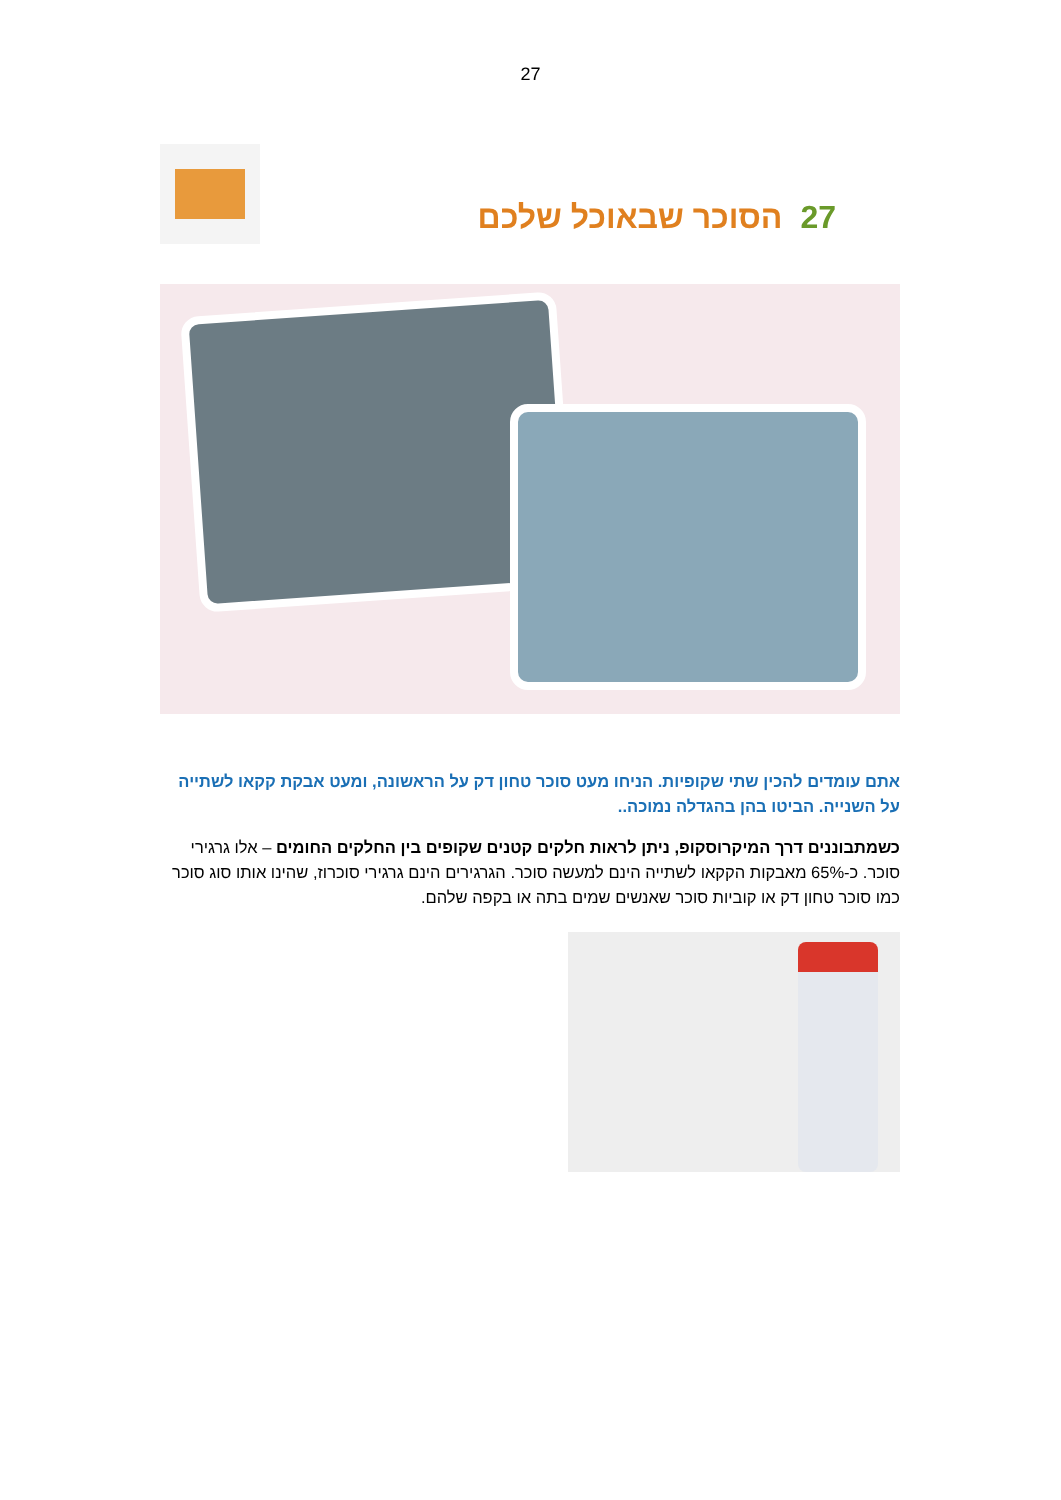27
27הסוכר שבאוכל שלכם
אתם עומדים להכין שתי שקופיות. הניחו מעט סוכר טחון דק על הראשונה, ומעט אבקת קקאו לשתייה על השנייה. הביטו בהן בהגדלה נמוכה..
כשמתבוננים דרך המיקרוסקופ, ניתן לראות חלקים קטנים שקופים בין החלקים החומים – אלו גרגירי סוכר. כ-65% מאבקות הקקאו לשתייה הינם למעשה סוכר. הגרגירים הינם גרגירי סוכרוז, שהינו אותו סוג סוכר כמו סוכר טחון דק או קוביות סוכר שאנשים שמים בתה או בקפה שלהם.